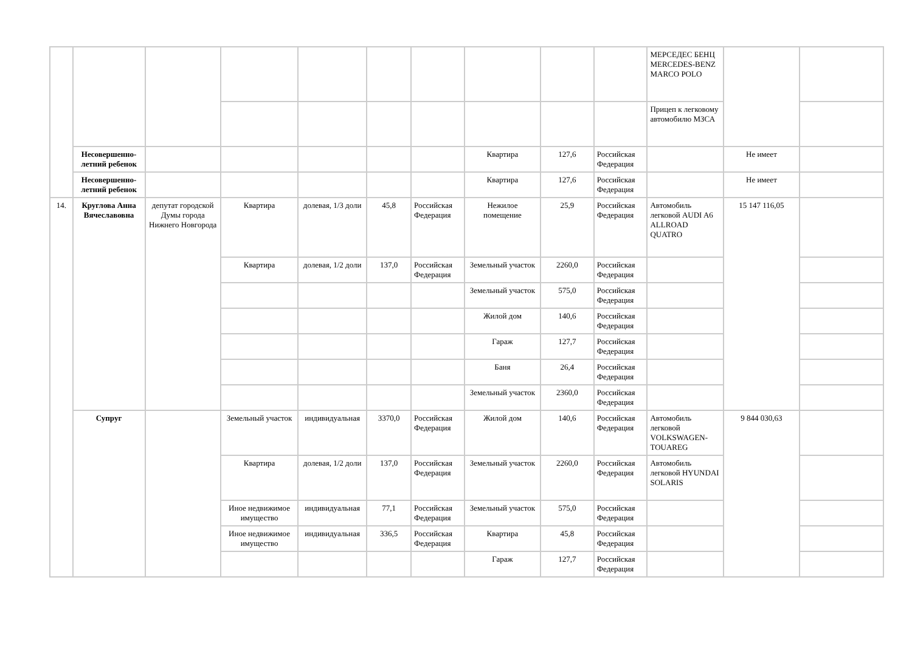| | | | | | | | | | | МЕРСЕДЕС БЕНЦ MERCEDES-BENZ MARCO POLO | | |
| | | | | | | | | | | Прицеп к легковому автомобилю МЗСА | | |
| | Несовершенно-летний ребенок | | | | | | Квартира | 127,6 | Российская Федерация | | Не имеет | |
| | Несовершенно-летний ребенок | | | | | | Квартира | 127,6 | Российская Федерация | | Не имеет | |
| 14. | Круглова Анна Вячеславовна | депутат городской Думы города Нижнего Новгорода | Квартира | долевая, 1/3 доли | 45,8 | Российская Федерация | Нежилое помещение | 25,9 | Российская Федерация | Автомобиль легковой AUDI A6 ALLROAD QUATRO | 15 147 116,05 | |
| | | | Квартира | долевая, 1/2 доли | 137,0 | Российская Федерация | Земельный участок | 2260,0 | Российская Федерация | | | |
| | | | | | | | Земельный участок | 575,0 | Российская Федерация | | | |
| | | | | | | | Жилой дом | 140,6 | Российская Федерация | | | |
| | | | | | | | Гараж | 127,7 | Российская Федерация | | | |
| | | | | | | | Баня | 26,4 | Российская Федерация | | | |
| | | | | | | | Земельный участок | 2360,0 | Российская Федерация | | | |
| | Супруг | | Земельный участок | индивидуальная | 3370,0 | Российская Федерация | Жилой дом | 140,6 | Российская Федерация | Автомобиль легковой VOLKSWAGEN-TOUAREG | 9 844 030,63 | |
| | | | Квартира | долевая, 1/2 доли | 137,0 | Российская Федерация | Земельный участок | 2260,0 | Российская Федерация | Автомобиль легковой HYUNDAI SOLARIS | | |
| | | | Иное недвижимое имущество | индивидуальная | 77,1 | Российская Федерация | Земельный участок | 575,0 | Российская Федерация | | | |
| | | | Иное недвижимое имущество | индивидуальная | 336,5 | Российская Федерация | Квартира | 45,8 | Российская Федерация | | | |
| | | | | | | | Гараж | 127,7 | Российская Федерация | | | |